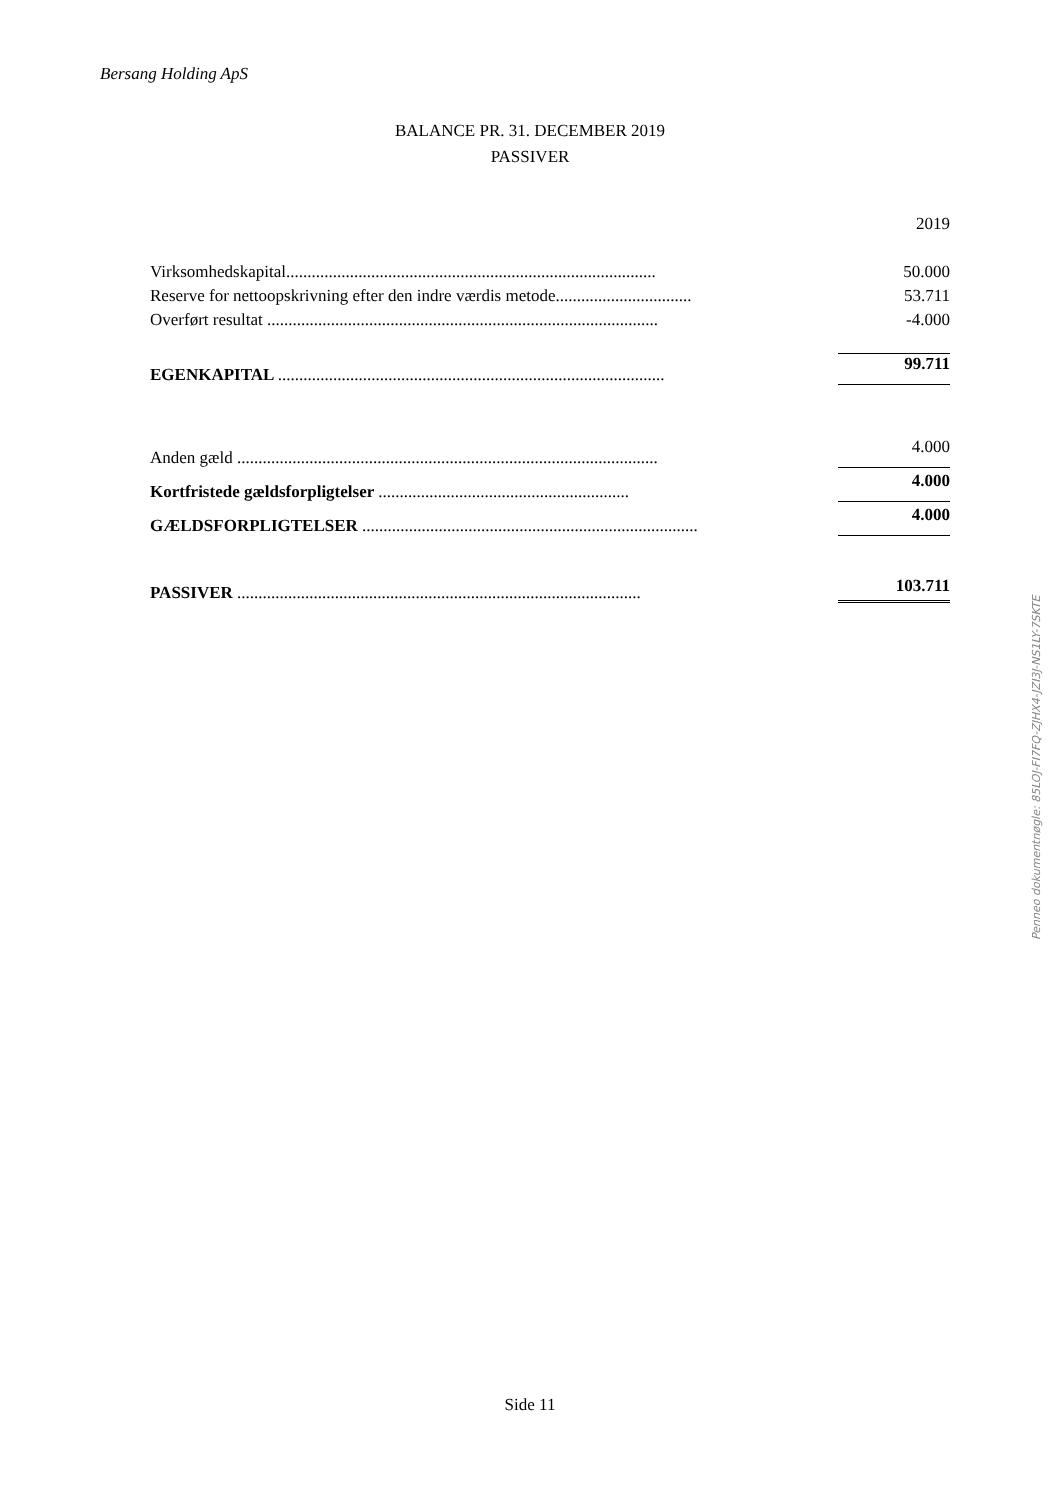Bersang Holding ApS
BALANCE PR. 31. DECEMBER 2019
PASSIVER
| | 2019 |
| Virksomhedskapital....................................................................................... | 50.000 |
| Reserve for nettoopskrivning efter den indre værdis metode................................ | 53.711 |
| Overført resultat ............................................................................................ | -4.000 |
| EGENKAPITAL ........................................................................................... | 99.711 |
| Anden gæld ................................................................................................... | 4.000 |
| Kortfristede gældsforpligtelser ........................................................... | 4.000 |
| GÆLDSFORPLIGTELSER ............................................................................... | 4.000 |
| PASSIVER ............................................................................................... | 103.711 |
Side 11
Penneo dokumentnøgle: 85LOJ-FI7FQ-ZJHX4-JZI3J-NS1LY-7SKTE